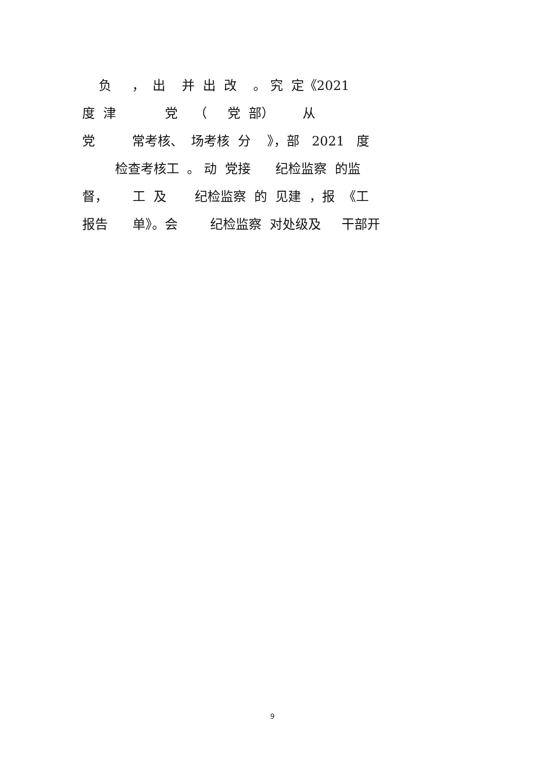负 ， 出 并 出 改 。 究 定《2021
度 津 党 （ 党 部） 从
党 常考核、 场考核 分 》，部 2021 度
检查考核工 。 动 党接 纪检监察 的监
督， 工 及 纪检监察 的 见建 ，报 《工
报告 单》。会 纪检监察 对处级及 干部开
9